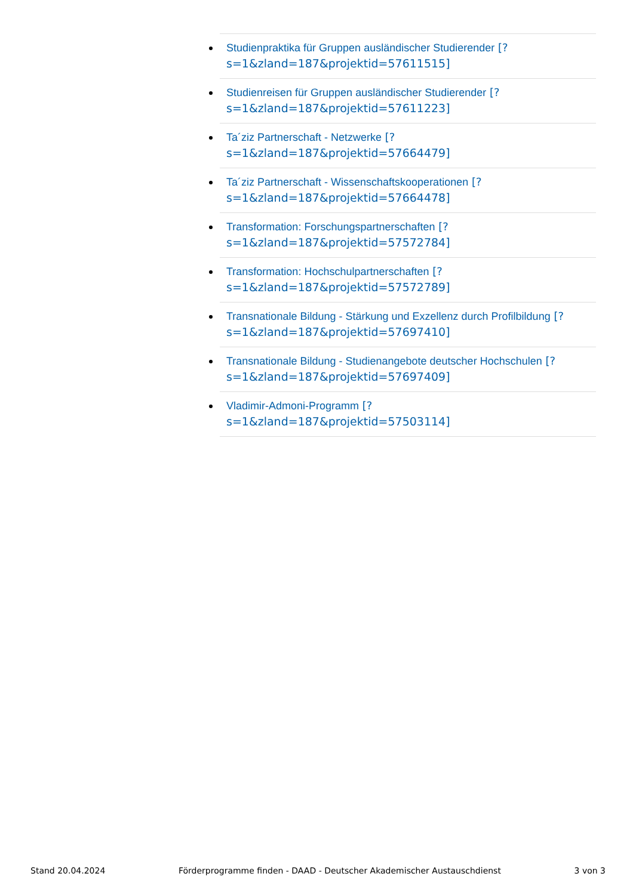Studienpraktika für Gruppen ausländischer Studierender [?
s=1&zland=187&projektid=57611515]
Studienreisen für Gruppen ausländischer Studierender [?
s=1&zland=187&projektid=57611223]
Ta´ziz Partnerschaft - Netzwerke [?
s=1&zland=187&projektid=57664479]
Ta´ziz Partnerschaft - Wissenschaftskooperationen [?
s=1&zland=187&projektid=57664478]
Transformation: Forschungspartnerschaften [?
s=1&zland=187&projektid=57572784]
Transformation: Hochschulpartnerschaften [?
s=1&zland=187&projektid=57572789]
Transnationale Bildung - Stärkung und Exzellenz durch Profilbildung [?
s=1&zland=187&projektid=57697410]
Transnationale Bildung - Studienangebote deutscher Hochschulen [?
s=1&zland=187&projektid=57697409]
Vladimir-Admoni-Programm [?
s=1&zland=187&projektid=57503114]
Stand 20.04.2024 Förderprogramme finden - DAAD - Deutscher Akademischer Austauschdienst 3 von 3